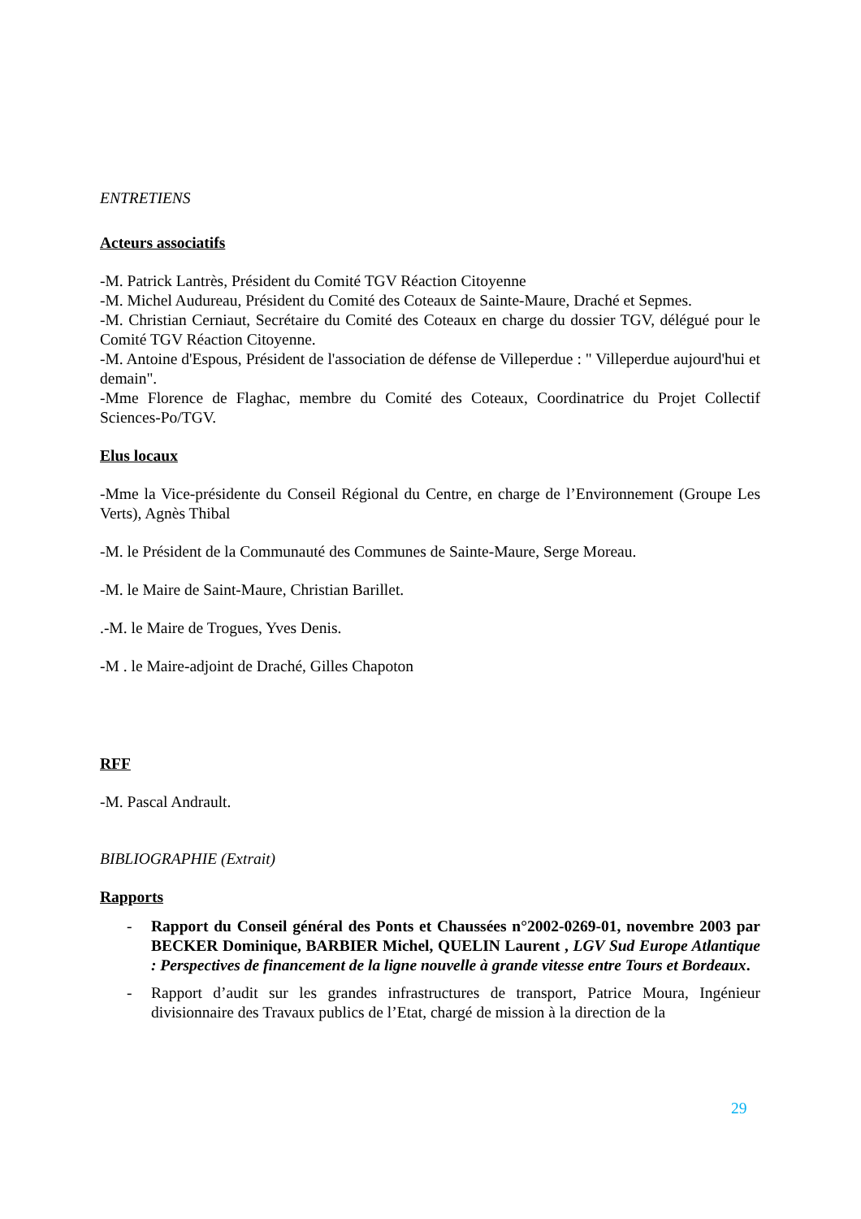ENTRETIENS
Acteurs associatifs
-M. Patrick Lantrès, Président du Comité TGV Réaction Citoyenne
-M. Michel Audureau, Président du Comité des Coteaux de Sainte-Maure, Draché et Sepmes.
-M. Christian Cerniaut, Secrétaire du Comité des Coteaux en charge du dossier TGV, délégué pour le Comité TGV Réaction Citoyenne.
-M. Antoine d'Espous, Président de l'association de défense de Villeperdue : " Villeperdue aujourd'hui et demain".
-Mme Florence de Flaghac, membre du Comité des Coteaux, Coordinatrice du Projet Collectif Sciences-Po/TGV.
Elus locaux
-Mme la Vice-présidente du Conseil Régional du Centre, en charge de l’Environnement (Groupe Les Verts), Agnès Thibal
-M. le Président de la Communauté des Communes de Sainte-Maure, Serge Moreau.
-M. le Maire de Saint-Maure, Christian Barillet.
.-M. le Maire de Trogues, Yves Denis.
-M . le Maire-adjoint de Draché, Gilles Chapoton
RFF
-M. Pascal Andrault.
BIBLIOGRAPHIE (Extrait)
Rapports
- Rapport du Conseil général des Ponts et Chaussées n°2002-0269-01, novembre 2003 par BECKER Dominique, BARBIER Michel, QUELIN Laurent , LGV Sud Europe Atlantique : Perspectives de financement de la ligne nouvelle à grande vitesse entre Tours et Bordeaux.
- Rapport d’audit sur les grandes infrastructures de transport, Patrice Moura, Ingénieur divisionnaire des Travaux publics de l’Etat, chargé de mission à la direction de la
29